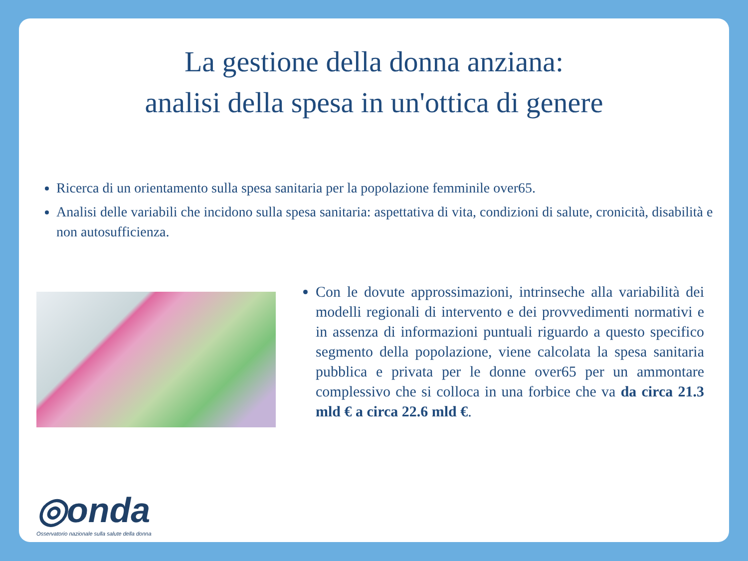La gestione della donna anziana:
analisi della spesa in un'ottica di genere
Ricerca di un orientamento sulla spesa sanitaria per la popolazione femminile over65.
Analisi delle variabili che incidono sulla spesa sanitaria: aspettativa di vita, condizioni di salute, cronicità, disabilità e non autosufficienza.
Con le dovute approssimazioni, intrinseche alla variabilità dei modelli regionali di intervento e dei provvedimenti normativi e in assenza di informazioni puntuali riguardo a questo specifico segmento della popolazione, viene calcolata la spesa sanitaria pubblica e privata per le donne over65 per un ammontare complessivo che si colloca in una forbice che va da circa 21.3 mld € a circa 22.6 mld €.
◎onda
Osservatorio nazionale sulla salute della donna